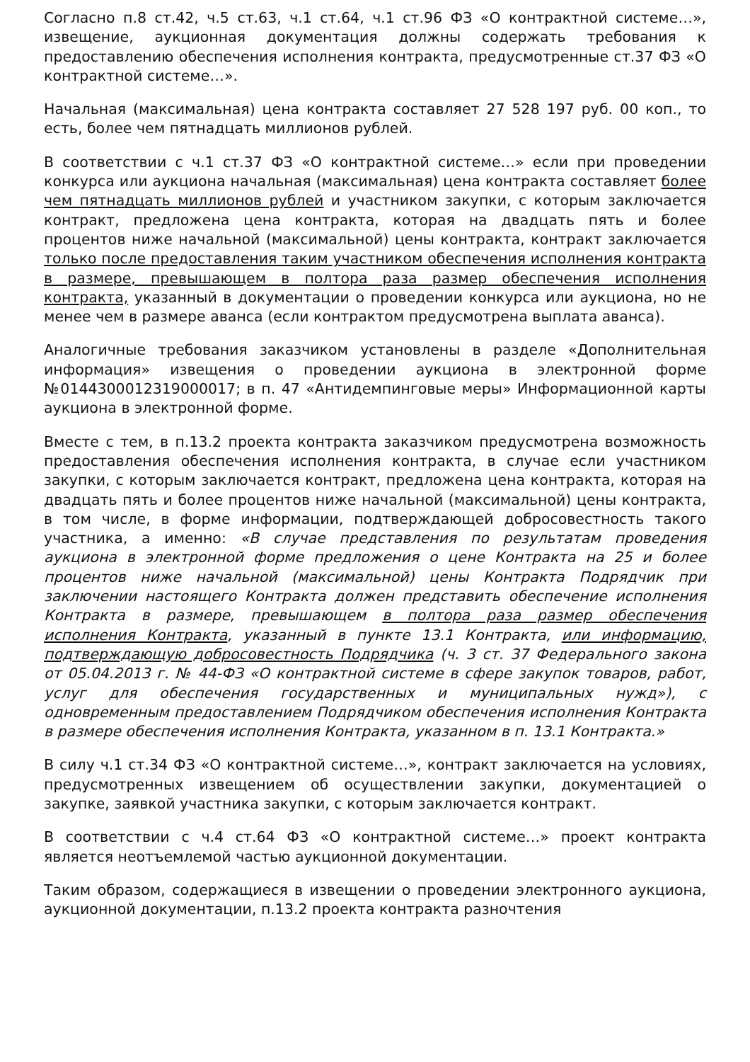Согласно п.8 ст.42, ч.5 ст.63, ч.1 ст.64, ч.1 ст.96 ФЗ «О контрактной системе…», извещение, аукционная документация должны содержать требования к предоставлению обеспечения исполнения контракта, предусмотренные ст.37 ФЗ «О контрактной системе…».
Начальная (максимальная) цена контракта составляет 27 528 197 руб. 00 коп., то есть, более чем пятнадцать миллионов рублей.
В соответствии с ч.1 ст.37 ФЗ «О контрактной системе…» если при проведении конкурса или аукциона начальная (максимальная) цена контракта составляет более чем пятнадцать миллионов рублей и участником закупки, с которым заключается контракт, предложена цена контракта, которая на двадцать пять и более процентов ниже начальной (максимальной) цены контракта, контракт заключается только после предоставления таким участником обеспечения исполнения контракта в размере, превышающем в полтора раза размер обеспечения исполнения контракта, указанный в документации о проведении конкурса или аукциона, но не менее чем в размере аванса (если контрактом предусмотрена выплата аванса).
Аналогичные требования заказчиком установлены в разделе «Дополнительная информация» извещения о проведении аукциона в электронной форме №0144300012319000017; в п. 47 «Антидемпинговые меры» Информационной карты аукциона в электронной форме.
Вместе с тем, в п.13.2 проекта контракта заказчиком предусмотрена возможность предоставления обеспечения исполнения контракта, в случае если участником закупки, с которым заключается контракт, предложена цена контракта, которая на двадцать пять и более процентов ниже начальной (максимальной) цены контракта, в том числе, в форме информации, подтверждающей добросовестность такого участника, а именно: «В случае представления по результатам проведения аукциона в электронной форме предложения о цене Контракта на 25 и более процентов ниже начальной (максимальной) цены Контракта Подрядчик при заключении настоящего Контракта должен представить обеспечение исполнения Контракта в размере, превышающем в полтора раза размер обеспечения исполнения Контракта, указанный в пункте 13.1 Контракта, или информацию, подтверждающую добросовестность Подрядчика (ч. 3 ст. 37 Федерального закона от 05.04.2013 г. № 44-ФЗ «О контрактной системе в сфере закупок товаров, работ, услуг для обеспечения государственных и муниципальных нужд»), с одновременным предоставлением Подрядчиком обеспечения исполнения Контракта в размере обеспечения исполнения Контракта, указанном в п. 13.1 Контракта.»
В силу ч.1 ст.34 ФЗ «О контрактной системе…», контракт заключается на условиях, предусмотренных извещением об осуществлении закупки, документацией о закупке, заявкой участника закупки, с которым заключается контракт.
В соответствии с ч.4 ст.64 ФЗ «О контрактной системе…» проект контракта является неотъемлемой частью аукционной документации.
Таким образом, содержащиеся в извещении о проведении электронного аукциона, аукционной документации, п.13.2 проекта контракта разночтения